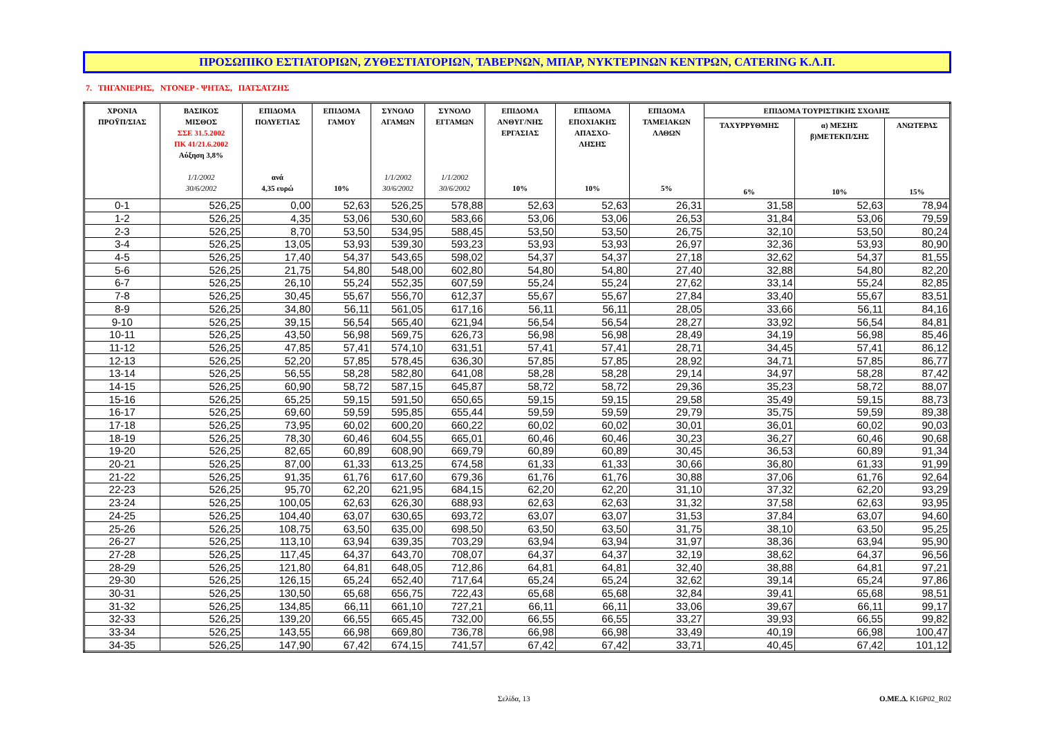ΠΡΟΣΩΠΙΚΟ ΕΣΤΙΑΤΟΡΙΩΝ, ΖΥΘΕΣΤΙΑΤΟΡΙΩΝ, ΤΑΒΕΡΝΩΝ, ΜΠΑΡ, ΝΥΚΤΕΡΙΝΩΝ ΚΕΝΤΡΩΝ, CATERING Κ.Λ.Π.
7. ΤΗΓΑΝΙΕΡΗΣ, ΝΤΟΝΕΡ - ΨΗΤΑΣ, ΠΑΤΣΑΤΖΗΣ
| ΧΡΟΝΙΑ ΠΡΟΫΠ/ΣΙΑΣ | ΒΑΣΙΚΟΣ ΜΙΣΘΟΣ ΣΣΕ 31.5.2002 ΠΚ 41/21.6.2002 Αύξηση 3,8% 1/1/2002 30/6/2002 | ΕΠΙΔΟΜΑ ΠΟΛΥΕΤΙΑΣ ανά 4,35 ευρώ | ΕΠΙΔΟΜΑ ΓΑΜΟΥ 10% | ΣΥΝΟΛΟ ΑΓΑΜΩΝ 1/1/2002 30/6/2002 | ΣΥΝΟΛΟ ΕΓΓΑΜΩΝ 1/1/2002 30/6/2002 | ΕΠΙΔΟΜΑ ΑΝΘΥΓ/ΝΗΣ ΕΡΓΑΣΙΑΣ 10% | ΕΠΙΔΟΜΑ ΕΠΟΧΙΑΚΗΣ ΑΠΑΣΧΟ- ΛΗΣΗΣ 10% | ΕΠΙΔΟΜΑ ΤΑΜΕΙΑΚΩΝ ΛΑΘΩΝ 5% | ΕΠΙΔΟΜΑ ΤΟΥΡΙΣΤΙΚΗΣ ΣΧΟΛΗΣ | | |
| --- | --- | --- | --- | --- | --- | --- | --- | --- | --- | --- | --- |
| | | | | | | | | | ΤΑΧΥΡΡΥΘΜΗΣ 6% | α) ΜΕΣΗΣ β)ΜΕΤΕΚΠ/ΣΗΣ 10% | ΑΝΩΤΕΡΑΣ 15% |
| 0-1 | 526,25 | 0,00 | 52,63 | 526,25 | 578,88 | 52,63 | 52,63 | 26,31 | 31,58 | 52,63 | 78,94 |
| 1-2 | 526,25 | 4,35 | 53,06 | 530,60 | 583,66 | 53,06 | 53,06 | 26,53 | 31,84 | 53,06 | 79,59 |
| 2-3 | 526,25 | 8,70 | 53,50 | 534,95 | 588,45 | 53,50 | 53,50 | 26,75 | 32,10 | 53,50 | 80,24 |
| 3-4 | 526,25 | 13,05 | 53,93 | 539,30 | 593,23 | 53,93 | 53,93 | 26,97 | 32,36 | 53,93 | 80,90 |
| 4-5 | 526,25 | 17,40 | 54,37 | 543,65 | 598,02 | 54,37 | 54,37 | 27,18 | 32,62 | 54,37 | 81,55 |
| 5-6 | 526,25 | 21,75 | 54,80 | 548,00 | 602,80 | 54,80 | 54,80 | 27,40 | 32,88 | 54,80 | 82,20 |
| 6-7 | 526,25 | 26,10 | 55,24 | 552,35 | 607,59 | 55,24 | 55,24 | 27,62 | 33,14 | 55,24 | 82,85 |
| 7-8 | 526,25 | 30,45 | 55,67 | 556,70 | 612,37 | 55,67 | 55,67 | 27,84 | 33,40 | 55,67 | 83,51 |
| 8-9 | 526,25 | 34,80 | 56,11 | 561,05 | 617,16 | 56,11 | 56,11 | 28,05 | 33,66 | 56,11 | 84,16 |
| 9-10 | 526,25 | 39,15 | 56,54 | 565,40 | 621,94 | 56,54 | 56,54 | 28,27 | 33,92 | 56,54 | 84,81 |
| 10-11 | 526,25 | 43,50 | 56,98 | 569,75 | 626,73 | 56,98 | 56,98 | 28,49 | 34,19 | 56,98 | 85,46 |
| 11-12 | 526,25 | 47,85 | 57,41 | 574,10 | 631,51 | 57,41 | 57,41 | 28,71 | 34,45 | 57,41 | 86,12 |
| 12-13 | 526,25 | 52,20 | 57,85 | 578,45 | 636,30 | 57,85 | 57,85 | 28,92 | 34,71 | 57,85 | 86,77 |
| 13-14 | 526,25 | 56,55 | 58,28 | 582,80 | 641,08 | 58,28 | 58,28 | 29,14 | 34,97 | 58,28 | 87,42 |
| 14-15 | 526,25 | 60,90 | 58,72 | 587,15 | 645,87 | 58,72 | 58,72 | 29,36 | 35,23 | 58,72 | 88,07 |
| 15-16 | 526,25 | 65,25 | 59,15 | 591,50 | 650,65 | 59,15 | 59,15 | 29,58 | 35,49 | 59,15 | 88,73 |
| 16-17 | 526,25 | 69,60 | 59,59 | 595,85 | 655,44 | 59,59 | 59,59 | 29,79 | 35,75 | 59,59 | 89,38 |
| 17-18 | 526,25 | 73,95 | 60,02 | 600,20 | 660,22 | 60,02 | 60,02 | 30,01 | 36,01 | 60,02 | 90,03 |
| 18-19 | 526,25 | 78,30 | 60,46 | 604,55 | 665,01 | 60,46 | 60,46 | 30,23 | 36,27 | 60,46 | 90,68 |
| 19-20 | 526,25 | 82,65 | 60,89 | 608,90 | 669,79 | 60,89 | 60,89 | 30,45 | 36,53 | 60,89 | 91,34 |
| 20-21 | 526,25 | 87,00 | 61,33 | 613,25 | 674,58 | 61,33 | 61,33 | 30,66 | 36,80 | 61,33 | 91,99 |
| 21-22 | 526,25 | 91,35 | 61,76 | 617,60 | 679,36 | 61,76 | 61,76 | 30,88 | 37,06 | 61,76 | 92,64 |
| 22-23 | 526,25 | 95,70 | 62,20 | 621,95 | 684,15 | 62,20 | 62,20 | 31,10 | 37,32 | 62,20 | 93,29 |
| 23-24 | 526,25 | 100,05 | 62,63 | 626,30 | 688,93 | 62,63 | 62,63 | 31,32 | 37,58 | 62,63 | 93,95 |
| 24-25 | 526,25 | 104,40 | 63,07 | 630,65 | 693,72 | 63,07 | 63,07 | 31,53 | 37,84 | 63,07 | 94,60 |
| 25-26 | 526,25 | 108,75 | 63,50 | 635,00 | 698,50 | 63,50 | 63,50 | 31,75 | 38,10 | 63,50 | 95,25 |
| 26-27 | 526,25 | 113,10 | 63,94 | 639,35 | 703,29 | 63,94 | 63,94 | 31,97 | 38,36 | 63,94 | 95,90 |
| 27-28 | 526,25 | 117,45 | 64,37 | 643,70 | 708,07 | 64,37 | 64,37 | 32,19 | 38,62 | 64,37 | 96,56 |
| 28-29 | 526,25 | 121,80 | 64,81 | 648,05 | 712,86 | 64,81 | 64,81 | 32,40 | 38,88 | 64,81 | 97,21 |
| 29-30 | 526,25 | 126,15 | 65,24 | 652,40 | 717,64 | 65,24 | 65,24 | 32,62 | 39,14 | 65,24 | 97,86 |
| 30-31 | 526,25 | 130,50 | 65,68 | 656,75 | 722,43 | 65,68 | 65,68 | 32,84 | 39,41 | 65,68 | 98,51 |
| 31-32 | 526,25 | 134,85 | 66,11 | 661,10 | 727,21 | 66,11 | 66,11 | 33,06 | 39,67 | 66,11 | 99,17 |
| 32-33 | 526,25 | 139,20 | 66,55 | 665,45 | 732,00 | 66,55 | 66,55 | 33,27 | 39,93 | 66,55 | 99,82 |
| 33-34 | 526,25 | 143,55 | 66,98 | 669,80 | 736,78 | 66,98 | 66,98 | 33,49 | 40,19 | 66,98 | 100,47 |
| 34-35 | 526,25 | 147,90 | 67,42 | 674,15 | 741,57 | 67,42 | 67,42 | 33,71 | 40,45 | 67,42 | 101,12 |
Σελίδα, 13 Ο.ΜΕ.Δ. K16P02_R02